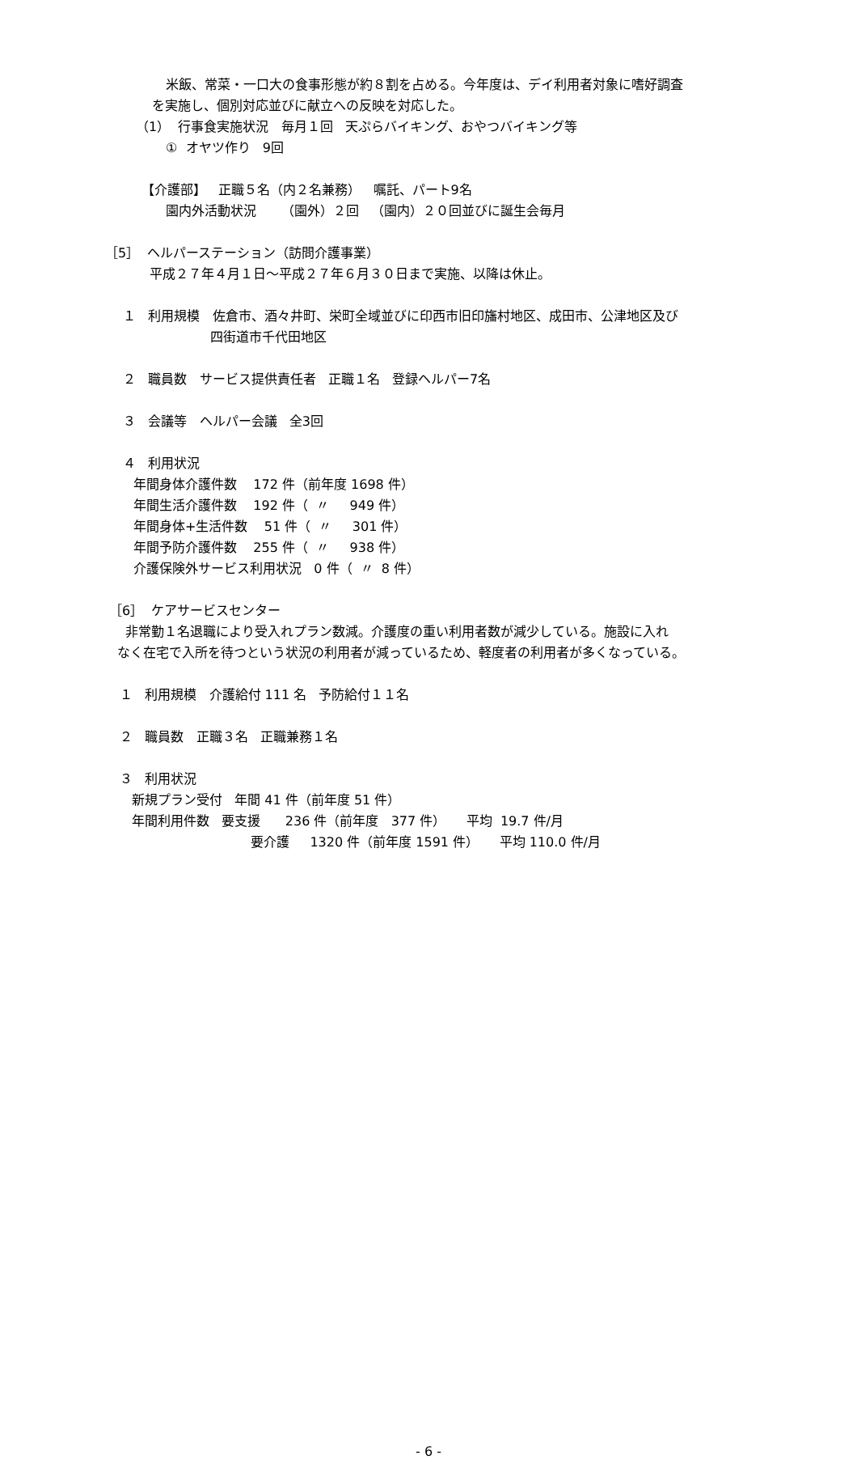米飯、常菜・一口大の食事形態が約８割を占める。今年度は、デイ利用者対象に嗜好調査
を実施し、個別対応並びに献立への反映を対応した。
（1） 行事食実施状況 毎月１回 天ぷらバイキング、おやつバイキング等
① オヤツ作り 9回
【介護部】 正職５名（内２名兼務） 嘱託、パート9名
園内外活動状況 （園外）２回 （園内）２０回並びに誕生会毎月
［5］ ヘルパーステーション（訪問介護事業）
平成２７年４月１日～平成２７年６月３０日まで実施、以降は休止。
１ 利用規模 佐倉市、酒々井町、栄町全域並びに印西市旧印旛村地区、成田市、公津地区及び
四街道市千代田地区
２ 職員数 サービス提供責任者 正職１名 登録ヘルパー7名
３ 会議等 ヘルパー会議 全3回
４ 利用状況
年間身体介護件数 172 件（前年度 1698 件）
年間生活介護件数 192 件（ 〃 949 件）
年間身体+生活件数 51 件（ 〃 301 件）
年間予防介護件数 255 件（ 〃 938 件）
介護保険外サービス利用状況 0 件（ 〃 8 件）
［6］ ケアサービスセンター
非常勤１名退職により受入れプラン数減。介護度の重い利用者数が減少している。施設に入れ
なく在宅で入所を待つという状況の利用者が減っているため、軽度者の利用者が多くなっている。
１ 利用規模 介護給付 111 名 予防給付１１名
２ 職員数 正職３名 正職兼務１名
３ 利用状況
新規プラン受付 年間 41 件（前年度 51 件）
年間利用件数 要支援 236 件（前年度 377 件） 平均 19.7 件/月
要介護 1320 件（前年度 1591 件） 平均 110.0 件/月
- 6 -